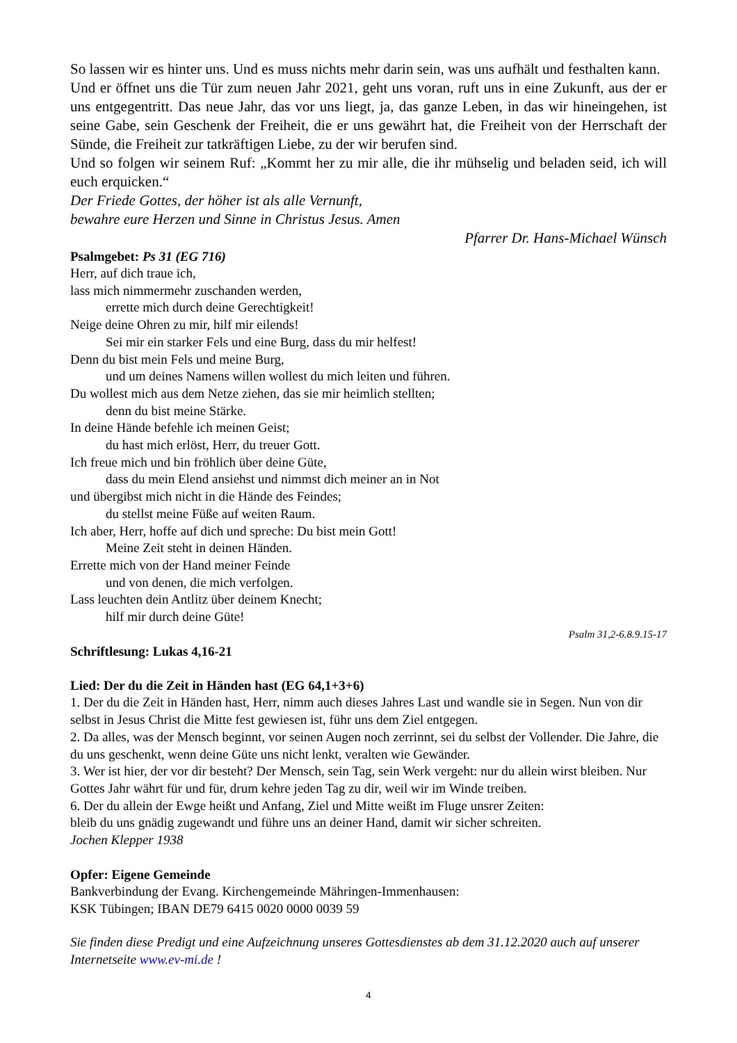So lassen wir es hinter uns. Und es muss nichts mehr darin sein, was uns aufhält und festhalten kann.
Und er öffnet uns die Tür zum neuen Jahr 2021, geht uns voran, ruft uns in eine Zukunft, aus der er uns entgegentritt. Das neue Jahr, das vor uns liegt, ja, das ganze Leben, in das wir hineingehen, ist seine Gabe, sein Geschenk der Freiheit, die er uns gewährt hat, die Freiheit von der Herrschaft der Sünde, die Freiheit zur tatkräftigen Liebe, zu der wir berufen sind.
Und so folgen wir seinem Ruf: „Kommt her zu mir alle, die ihr mühselig und beladen seid, ich will euch erquicken.“
Der Friede Gottes, der höher ist als alle Vernunft,
bewahre eure Herzen und Sinne in Christus Jesus. Amen
Pfarrer Dr. Hans-Michael Wünsch
Psalmgebet: Ps 31 (EG 716)
Herr, auf dich traue ich,
lass mich nimmermehr zuschanden werden,
errette mich durch deine Gerechtigkeit!
Neige deine Ohren zu mir, hilf mir eilends!
Sei mir ein starker Fels und eine Burg, dass du mir helfest!
Denn du bist mein Fels und meine Burg,
und um deines Namens willen wollest du mich leiten und führen.
Du wollest mich aus dem Netze ziehen, das sie mir heimlich stellten;
denn du bist meine Stärke.
In deine Hände befehle ich meinen Geist;
du hast mich erlöst, Herr, du treuer Gott.
Ich freue mich und bin fröhlich über deine Güte,
dass du mein Elend ansiehst und nimmst dich meiner an in Not
und übergibst mich nicht in die Hände des Feindes;
du stellst meine Füße auf weiten Raum.
Ich aber, Herr, hoffe auf dich und spreche: Du bist mein Gott!
Meine Zeit steht in deinen Händen.
Errette mich von der Hand meiner Feinde
und von denen, die mich verfolgen.
Lass leuchten dein Antlitz über deinem Knecht;
hilf mir durch deine Güte!
Psalm 31,2-6.8.9.15-17
Schriftlesung: Lukas 4,16-21
Lied: Der du die Zeit in Händen hast (EG 64,1+3+6)
1. Der du die Zeit in Händen hast, Herr, nimm auch dieses Jahres Last und wandle sie in Segen. Nun von dir selbst in Jesus Christ die Mitte fest gewiesen ist, führ uns dem Ziel entgegen.
2. Da alles, was der Mensch beginnt, vor seinen Augen noch zerrinnt, sei du selbst der Vollender. Die Jahre, die du uns geschenkt, wenn deine Güte uns nicht lenkt, veralten wie Gewänder.
3. Wer ist hier, der vor dir besteht? Der Mensch, sein Tag, sein Werk vergeht: nur du allein wirst bleiben. Nur Gottes Jahr währt für und für, drum kehre jeden Tag zu dir, weil wir im Winde treiben.
6. Der du allein der Ewge heißt und Anfang, Ziel und Mitte weißt im Fluge unsrer Zeiten:
bleib du uns gnädig zugewandt und führe uns an deiner Hand, damit wir sicher schreiten.
Jochen Klepper 1938
Opfer: Eigene Gemeinde
Bankverbindung der Evang. Kirchengemeinde Mähringen-Immenhausen:
KSK Tübingen; IBAN DE79 6415 0020 0000 0039 59
Sie finden diese Predigt und eine Aufzeichnung unseres Gottesdienstes ab dem 31.12.2020 auch auf unserer Internetseite www.ev-mi.de !
4